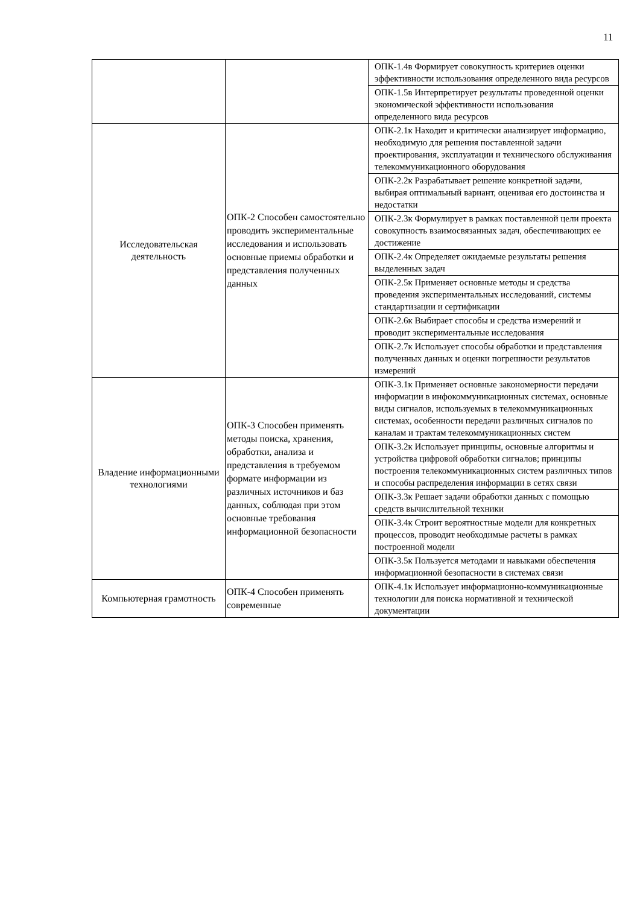11
| | | ОПК-1.4в Формирует совокупность критериев оценки эффективности использования определенного вида ресурсов |
| | | ОПК-1.5в Интерпретирует результаты проведенной оценки экономической эффективности использования определенного вида ресурсов |
| Исследовательская деятельность | ОПК-2 Способен самостоятельно проводить экспериментальные исследования и использовать основные приемы обработки и представления полученных данных | ОПК-2.1к Находит и критически анализирует информацию, необходимую для решения поставленной задачи проектирования, эксплуатации и технического обслуживания телекоммуникационного оборудования |
| | | ОПК-2.2к Разрабатывает решение конкретной задачи, выбирая оптимальный вариант, оценивая его достоинства и недостатки |
| | | ОПК-2.3к Формулирует в рамках поставленной цели проекта совокупность взаимосвязанных задач, обеспечивающих ее достижение |
| | | ОПК-2.4к Определяет ожидаемые результаты решения выделенных задач |
| | | ОПК-2.5к Применяет основные методы и средства проведения экспериментальных исследований, системы стандартизации и сертификации |
| | | ОПК-2.6к Выбирает способы и средства измерений и проводит экспериментальные исследования |
| | | ОПК-2.7к Использует способы обработки и представления полученных данных и оценки погрешности результатов измерений |
| Владение информационными технологиями | ОПК-3 Способен применять методы поиска, хранения, обработки, анализа и представления в требуемом формате информации из различных источников и баз данных, соблюдая при этом основные требования информационной безопасности | ОПК-3.1к Применяет основные закономерности передачи информации в инфокоммуникационных системах, основные виды сигналов, используемых в телекоммуникационных системах, особенности передачи различных сигналов по каналам и трактам телекоммуникационных систем |
| | | ОПК-3.2к Использует принципы, основные алгоритмы и устройства цифровой обработки сигналов; принципы построения телекоммуникационных систем различных типов и способы распределения информации в сетях связи |
| | | ОПК-3.3к Решает задачи обработки данных с помощью средств вычислительной техники |
| | | ОПК-3.4к Строит вероятностные модели для конкретных процессов, проводит необходимые расчеты в рамках построенной модели |
| | | ОПК-3.5к Пользуется методами и навыками обеспечения информационной безопасности в системах связи |
| Компьютерная грамотность | ОПК-4 Способен применять современные | ОПК-4.1к Использует информационно-коммуникационные технологии для поиска нормативной и технической документации |